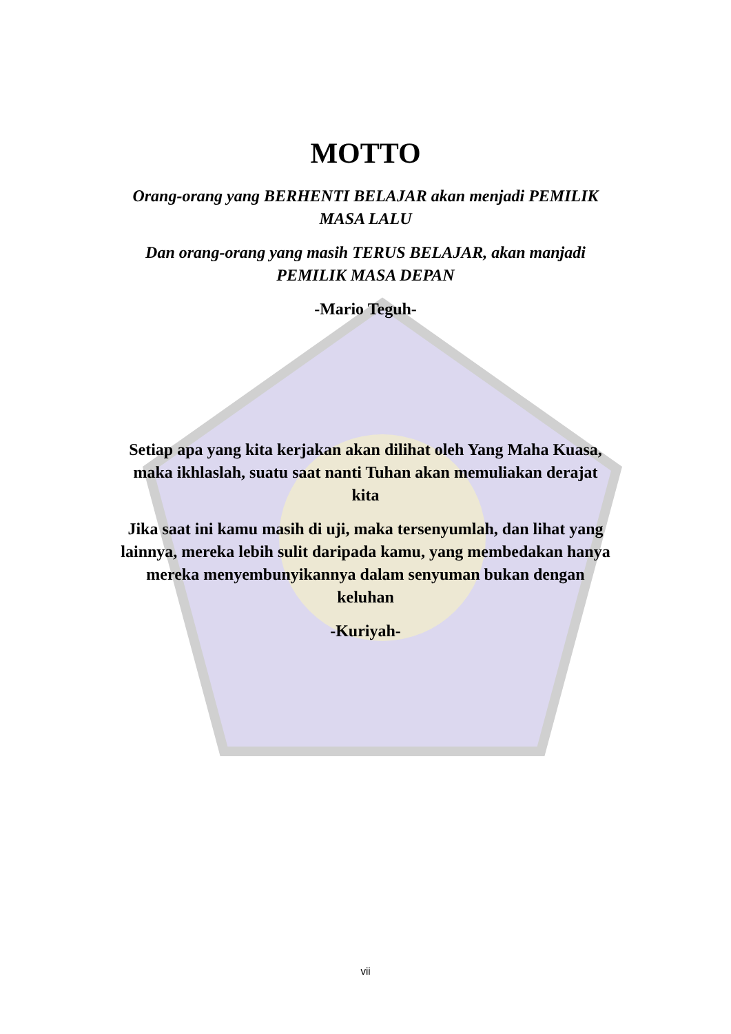MOTTO
Orang-orang yang BERHENTI BELAJAR akan menjadi PEMILIK MASA LALU
Dan orang-orang yang masih TERUS BELAJAR, akan manjadi PEMILIK MASA DEPAN
-Mario Teguh-
Setiap apa yang kita kerjakan akan dilihat oleh Yang Maha Kuasa, maka ikhlaslah, suatu saat nanti Tuhan akan memuliakan derajat kita
Jika saat ini kamu masih di uji, maka tersenyumlah, dan lihat yang lainnya, mereka lebih sulit daripada kamu, yang membedakan hanya mereka menyembunyikannya dalam senyuman bukan dengan keluhan
-Kuriyah-
vii